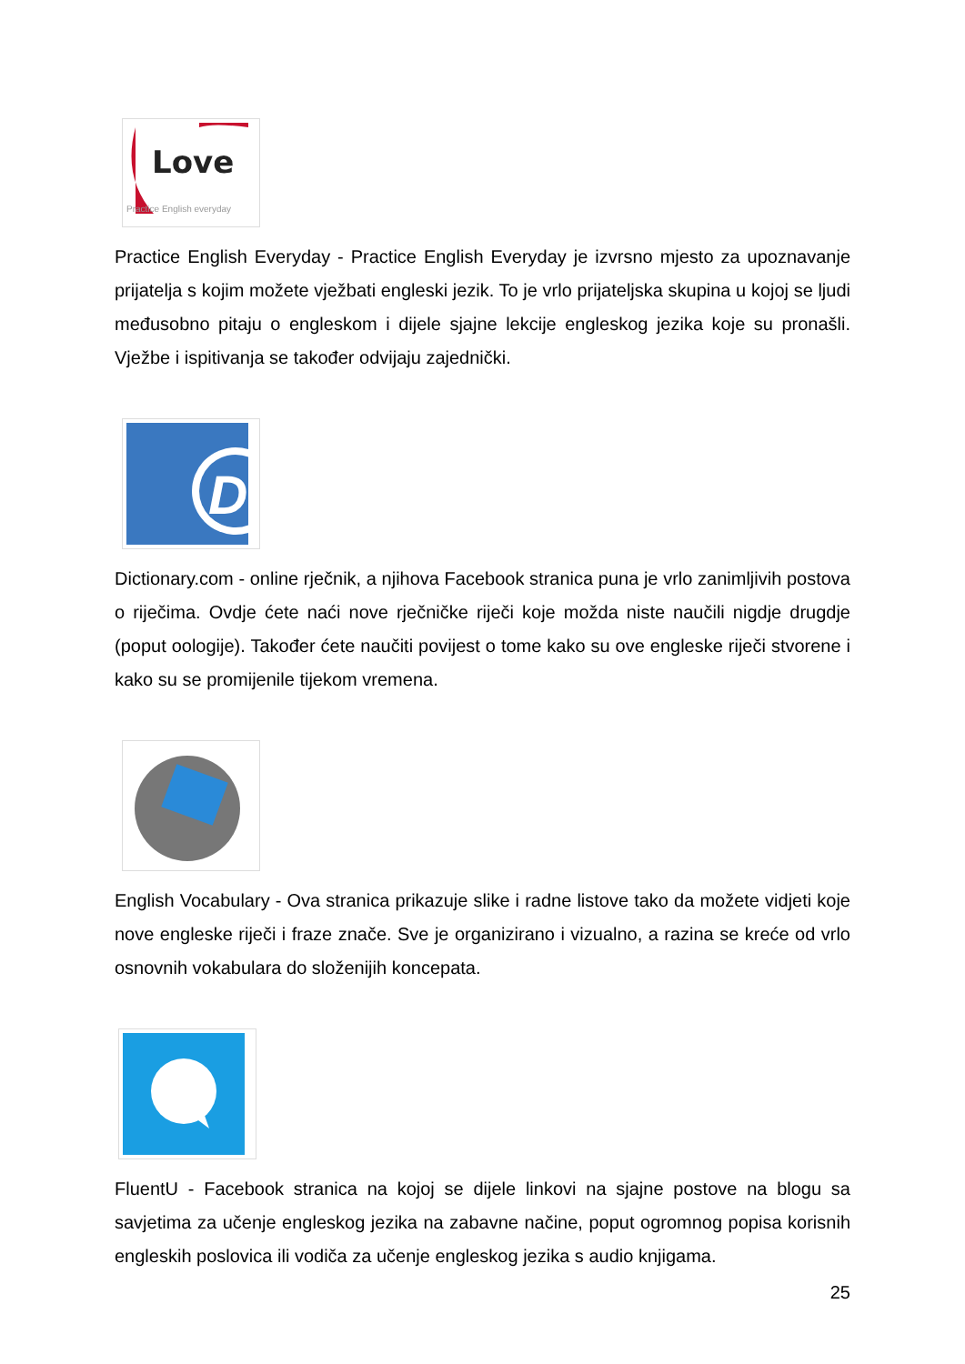Love
Practice English everyday
Practice English Everyday - Practice English Everyday je izvrsno mjesto za upoznavanje prijatelja s kojim možete vježbati engleski jezik. To je vrlo prijateljska skupina u kojoj se ljudi međusobno pitaju o engleskom i dijele sjajne lekcije engleskog jezika koje su pronašli. Vježbe i ispitivanja se također odvijaju zajednički.
D
Dictionary.com - online rječnik, a njihova Facebook stranica puna je vrlo zanimljivih postova o riječima. Ovdje ćete naći nove rječničke riječi koje možda niste naučili nigdje drugdje (poput oologije). Također ćete naučiti povijest o tome kako su ove engleske riječi stvorene i kako su se promijenile tijekom vremena.
English Vocabulary - Ova stranica prikazuje slike i radne listove tako da možete vidjeti koje nove engleske riječi i fraze znače. Sve je organizirano i vizualno, a razina se kreće od vrlo osnovnih vokabulara do složenijih koncepata.
FluentU - Facebook stranica na kojoj se dijele linkovi na sjajne postove na blogu sa savjetima za učenje engleskog jezika na zabavne načine, poput ogromnog popisa korisnih engleskih poslovica ili vodiča za učenje engleskog jezika s audio knjigama.
25